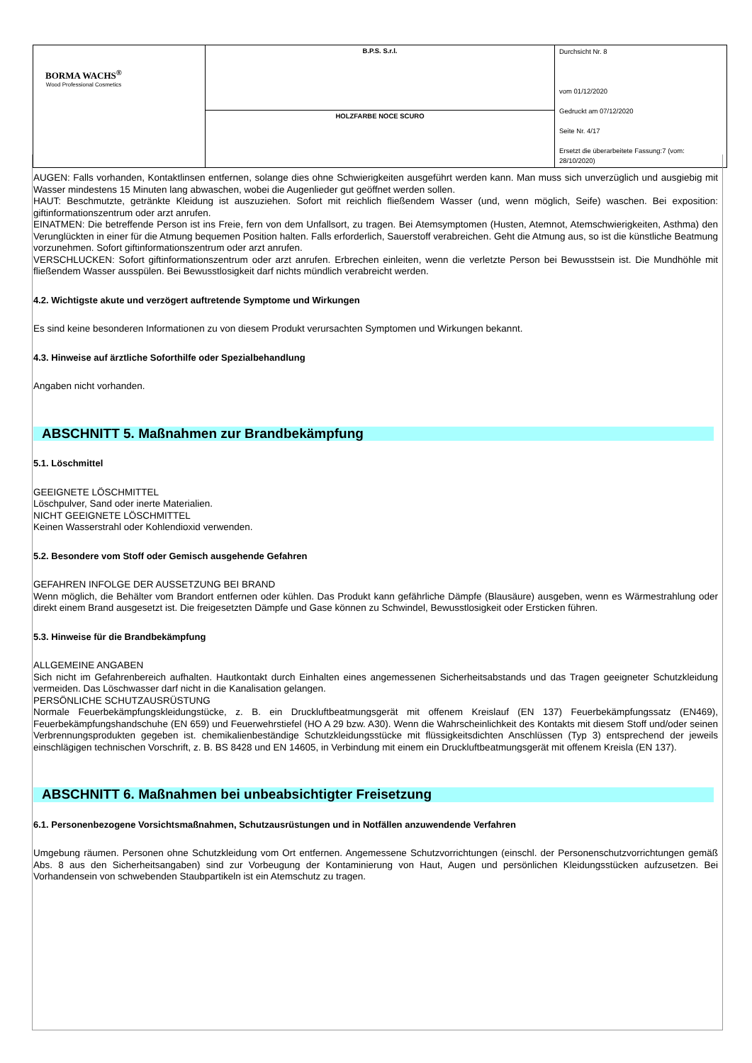| BORMA WACHS<sup>®</sup> Wood Professional Cosmetics | B.P.S. S.r.l. | Durchsicht Nr. 8 vom 01/12/2020 Gedruckt am 07/12/2020 Seite Nr. 4/17 Ersetzt die überarbeitete Fassung:7 (vom: 28/10/2020) |
| | HOLZFARBE NOCE SCURO | |
AUGEN: Falls vorhanden, Kontaktlinsen entfernen, solange dies ohne Schwierigkeiten ausgeführt werden kann. Man muss sich unverzüglich und ausgiebig mit Wasser mindestens 15 Minuten lang abwaschen, wobei die Augenlieder gut geöffnet werden sollen.
HAUT: Beschmutzte, getränkte Kleidung ist auszuziehen. Sofort mit reichlich fließendem Wasser (und, wenn möglich, Seife) waschen. Bei exposition: giftinformationszentrum oder arzt anrufen.
EINATMEN: Die betreffende Person ist ins Freie, fern von dem Unfallsort, zu tragen. Bei Atemsymptomen (Husten, Atemnot, Atemschwierigkeiten, Asthma) den Verunglückten in einer für die Atmung bequemen Position halten. Falls erforderlich, Sauerstoff verabreichen. Geht die Atmung aus, so ist die künstliche Beatmung vorzunehmen. Sofort giftinformationszentrum oder arzt anrufen.
VERSCHLUCKEN: Sofort giftinformationszentrum oder arzt anrufen. Erbrechen einleiten, wenn die verletzte Person bei Bewusstsein ist. Die Mundhöhle mit fließendem Wasser ausspülen. Bei Bewusstlosigkeit darf nichts mündlich verabreicht werden.
4.2. Wichtigste akute und verzögert auftretende Symptome und Wirkungen
Es sind keine besonderen Informationen zu von diesem Produkt verursachten Symptomen und Wirkungen bekannt.
4.3. Hinweise auf ärztliche Soforthilfe oder Spezialbehandlung
Angaben nicht vorhanden.
ABSCHNITT 5. Maßnahmen zur Brandbekämpfung
5.1. Löschmittel
GEEIGNETE LÖSCHMITTEL
Löschpulver, Sand oder inerte Materialien.
NICHT GEEIGNETE LÖSCHMITTEL
Keinen Wasserstrahl oder Kohlendioxid verwenden.
5.2. Besondere vom Stoff oder Gemisch ausgehende Gefahren
GEFAHREN INFOLGE DER AUSSETZUNG BEI BRAND
Wenn möglich, die Behälter vom Brandort entfernen oder kühlen. Das Produkt kann gefährliche Dämpfe (Blausäure) ausgeben, wenn es Wärmestrahlung oder direkt einem Brand ausgesetzt ist. Die freigesetzten Dämpfe und Gase können zu Schwindel, Bewusstlosigkeit oder Ersticken führen.
5.3. Hinweise für die Brandbekämpfung
ALLGEMEINE ANGABEN
Sich nicht im Gefahrenbereich aufhalten. Hautkontakt durch Einhalten eines angemessenen Sicherheitsabstands und das Tragen geeigneter Schutzkleidung vermeiden. Das Löschwasser darf nicht in die Kanalisation gelangen.
PERSÖNLICHE SCHUTZAUSRÜSTUNG
Normale Feuerbekämpfungskleidungstücke, z. B. ein Druckluftbeatmungsgerät mit offenem Kreislauf (EN 137) Feuerbekämpfungssatz (EN469), Feuerbekämpfungshandschuhe (EN 659) und Feuerwehrstiefel (HO A 29 bzw. A30). Wenn die Wahrscheinlichkeit des Kontakts mit diesem Stoff und/oder seinen Verbrennungsprodukten gegeben ist. chemikalienbeständige Schutzkleidungsstücke mit flüssigkeitsdichten Anschlüssen (Typ 3) entsprechend der jeweils einschlägigen technischen Vorschrift, z. B. BS 8428 und EN 14605, in Verbindung mit einem ein Druckluftbeatmungsgerät mit offenem Kreisla (EN 137).
ABSCHNITT 6. Maßnahmen bei unbeabsichtigter Freisetzung
6.1. Personenbezogene Vorsichtsmaßnahmen, Schutzausrüstungen und in Notfällen anzuwendende Verfahren
Umgebung räumen. Personen ohne Schutzkleidung vom Ort entfernen. Angemessene Schutzvorrichtungen (einschl. der Personenschutzvorrichtungen gemäß Abs. 8 aus den Sicherheitsangaben) sind zur Vorbeugung der Kontaminierung von Haut, Augen und persönlichen Kleidungsstücken aufzusetzen. Bei Vorhandensein von schwebenden Staubpartikeln ist ein Atemschutz zu tragen.